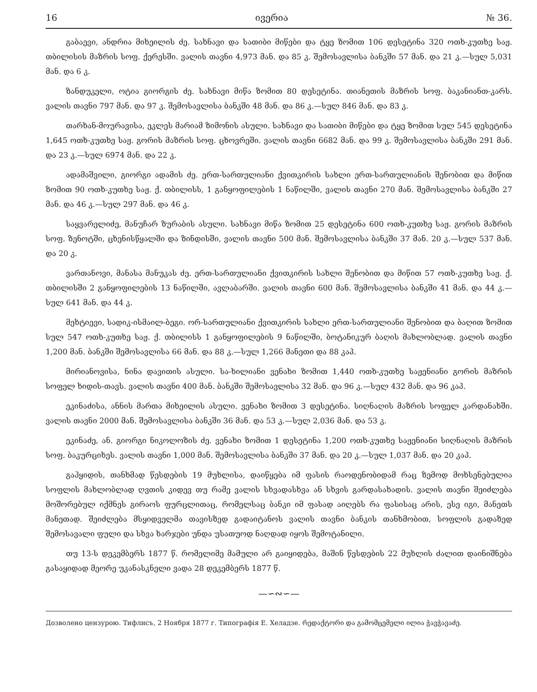16 ივერია № 36.
გაბაევი, ანდრია მიხეილის ძე. სახნავი და სათიბი მიწები და ტყე ზომით 106 დესეტინა 320 ოთხ-კუთხე საჟ. თბილისის მაზრის სოფ. ქერესში. ვალის თავნი 4,973 მან. და 85 კ. შემოსავლისა ბანკში 57 მან. და 21 კ.—სულ 5,031 მან. და 6 კ.
ზანდუკელი, ოტია გიორგის ძე. სახნავი მიწა ზომით 80 დესეტინა. თიანეთის მაზრის სოფ. ბაკანიანთ-კარს. ვალის თავნი 797 მან. და 97 კ. შემოსავლისა ბანკში 48 მან. და 86 კ.—სულ 846 მან. და 83 კ.
თარხან-მოურავისა, ეკლეს მარიამ ზიმონის ასული. სახნავი და სათიბი მიწები და ტყე ზომით სულ 545 დესეტინა 1,645 ოთხ-კუთხე საჟ. გორის მაზრის სოფ. ცხოვრეში. ვალის თავნი 6682 მან. და 99 კ. შემოსავლისა ბანკში 291 მან. და 23 კ.—სულ 6974 მან. და 22 კ.
ადამაშვილი, გიორგი ადამის ძე. ერთ-სართულიანი ქვითკირის სახლი ერთ-სართულიანის შენობით და მიწით ზომით 90 ოთხ-კუთხე საჟ. ქ. თბილისს, 1 განყოფილების 1 ნაწილში, ვალის თავნი 270 მან. შემოსავლისა ბანკში 27 მან. და 46 კ.—სულ 297 მან. და 46 კ.
საყვარელიძე, მანუჩარ ზურაბის ასული. სახნავი მიწა ზომით 25 დესეტინა 600 ოთხ-კუთხე საჟ. გორის მაზრის სოფ. ზენოტში, ცხენისწყალში და ზინდისში, ვალის თავნი 500 მან. შემოსავლისა ბანკში 37 მან. 20 კ.—სულ 537 მან. და 20 კ.
ვართანოვი, მანასა მანუკას ძე. ერთ-სართულიანი ქვითკირის სახლი შენობით და მიწით 57 ოთხ-კუთხე საჟ. ქ. თბილისში 2 განყოფილების 13 ნაწილში, ავლაბარში. ვალის თავნი 600 მან. შემოსავლისა ბანკში 41 მან. და 44 კ.—სულ 641 მან. და 44 კ.
მეხტიევი, სადიკ-ისმაილ-ბეგი. ორ-სართულიანი ქვითკირის სახლი ერთ-სართულიანი შენობით და ბაღით ზომით სულ 547 ოთხ-კუთხე საჟ. ქ. თბილისს 1 განყოფილების 9 ნაწილში, ბოტანიკურ ბაღის მახლობლად. ვალის თავნი 1,200 მან. ბანკში შემოსავლისა 66 მან. და 88 კ.—სულ 1,266 მანეთი და 88 კაპ.
მირიანოვისა, ნინა დავითის ასული. სა-ხილიანი ვენახი ზომით 1,440 ოთხ-კუთხე საჟენიანი გორის მაზრის სოფელ ხიდის-თავს. ვალის თავნი 400 მან. ბანკში შემოსავლისა 32 მან. და 96 კ.—სულ 432 მან. და 96 კაპ.
ეკინაძისა, ანნის მართა მიხეილის ასული. ვენახი ზომით 3 დესეტინა. სიღნაღის მაზრის სოფელ კარდანახში. ვალის თავნი 2000 მან. შემოსავლისა ბანკში 36 მან. და 53 კ.—სულ 2,036 მან. და 53 კ.
ეკინაძე, ან. გიორგი ნიკოლოზის ძე. ვენახი ზომით 1 დესეტინა 1,200 ოთხ-კუთხე საჟენიანი სიღნაღის მაზრის სოფ. ბაკურციხეს. ვალის თავნი 1,000 მან. შემოსავლისა ბანკში 37 მან. და 20 კ.—სულ 1,037 მან. და 20 კაპ.
გაჰყიდის, თანხმად წესდების 19 მუხლისა, დაიწყება იმ ფასის რაოდენობიდამ რაც ზემოდ მოხსენებულია სოფლის მახლობლად ღვთის კიდევ თუ რამე ვალის სხვადასხვა ან სხვის გარდასახადის. ვალის თავნი შეიძლება მოშორებულ იქმნეს გირაოს ფურცლითაც, რომელსაც ბანკი იმ ფასად აიღებს რა ფასისაც არის, ესე იგი, მანეთს მანეთად. შეიძლება მსყიდველმა თავისზედ გადაიტანოს ვალის თავნი ბანკის თანხმობით, სოფლის გადაზედ შემოსავალი ფული და სხვა ხარჯები უნდა უსათუოდ ნაღდად იყოს შემოტანილი.
თუ 13-ს დეკემბერს 1877 წ. რომელიმე მამული არ გაიყიდება, მაშინ წესდების 22 მუხლის ძალით დაინიშნება გასაყიდად მეორე უკანასკნელი ვადა 28 დეკემბერს 1877 წ.
—∽∾∽—
Дозволено цензурою. Тифлисъ, 2 Ноября 1877 г. Типографія Е. Хеладзе. რედაქტორი და გამომცემელი ილია ჭავჭავაძე.